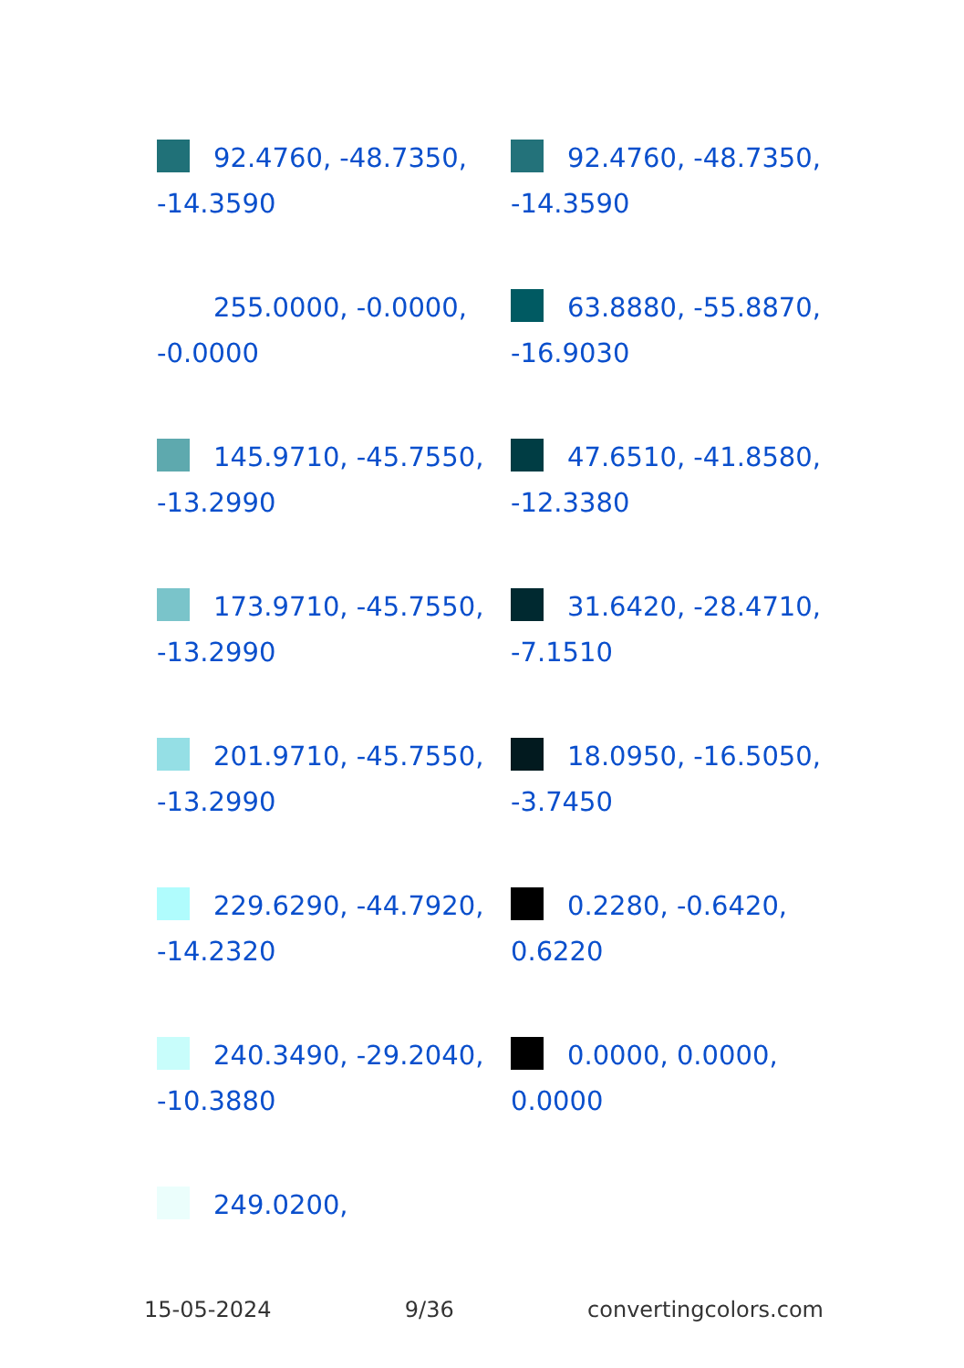92.4760, -48.7350, -14.3590
92.4760, -48.7350, -14.3590
255.0000, -0.0000, -0.0000
63.8880, -55.8870, -16.9030
145.9710, -45.7550, -13.2990
47.6510, -41.8580, -12.3380
173.9710, -45.7550, -13.2990
31.6420, -28.4710, -7.1510
201.9710, -45.7550, -13.2990
18.0950, -16.5050, -3.7450
229.6290, -44.7920, -14.2320
0.2280, -0.6420, 0.6220
240.3490, -29.2040, -10.3880
0.0000, 0.0000, 0.0000
249.0200,
15-05-2024 9/36 convertingcolors.com